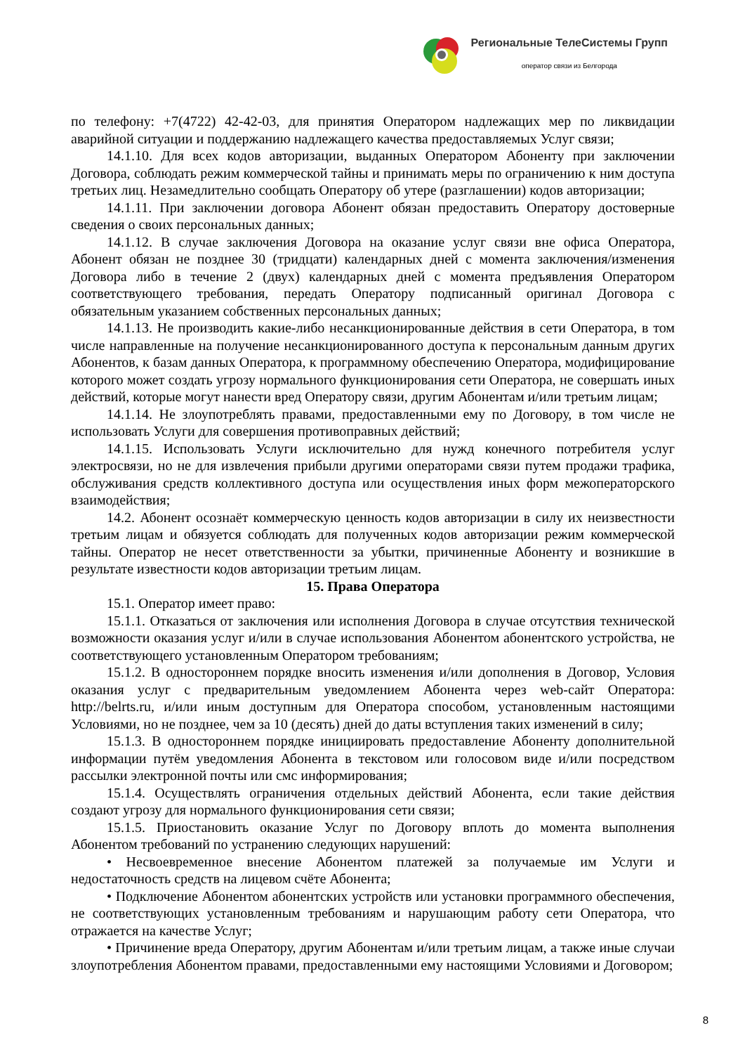Региональные ТелеСистемы Групп
оператор связи из Белгорода
по телефону: +7(4722) 42-42-03, для принятия Оператором надлежащих мер по ликвидации аварийной ситуации и поддержанию надлежащего качества предоставляемых Услуг связи;
14.1.10. Для всех кодов авторизации, выданных Оператором Абоненту при заключении Договора, соблюдать режим коммерческой тайны и принимать меры по ограничению к ним доступа третьих лиц. Незамедлительно сообщать Оператору об утере (разглашении) кодов авторизации;
14.1.11. При заключении договора Абонент обязан предоставить Оператору достоверные сведения о своих персональных данных;
14.1.12. В случае заключения Договора на оказание услуг связи вне офиса Оператора, Абонент обязан не позднее 30 (тридцати) календарных дней с момента заключения/изменения Договора либо в течение 2 (двух) календарных дней с момента предъявления Оператором соответствующего требования, передать Оператору подписанный оригинал Договора с обязательным указанием собственных персональных данных;
14.1.13. Не производить какие-либо несанкционированные действия в сети Оператора, в том числе направленные на получение несанкционированного доступа к персональным данным других Абонентов, к базам данных Оператора, к программному обеспечению Оператора, модифицирование которого может создать угрозу нормального функционирования сети Оператора, не совершать иных действий, которые могут нанести вред Оператору связи, другим Абонентам и/или третьим лицам;
14.1.14. Не злоупотреблять правами, предоставленными ему по Договору, в том числе не использовать Услуги для совершения противоправных действий;
14.1.15. Использовать Услуги исключительно для нужд конечного потребителя услуг электросвязи, но не для извлечения прибыли другими операторами связи путем продажи трафика, обслуживания средств коллективного доступа или осуществления иных форм межоператорского взаимодействия;
14.2. Абонент осознаёт коммерческую ценность кодов авторизации в силу их неизвестности третьим лицам и обязуется соблюдать для полученных кодов авторизации режим коммерческой тайны. Оператор не несет ответственности за убытки, причиненные Абоненту и возникшие в результате известности кодов авторизации третьим лицам.
15. Права Оператора
15.1. Оператор имеет право:
15.1.1. Отказаться от заключения или исполнения Договора в случае отсутствия технической возможности оказания услуг и/или в случае использования Абонентом абонентского устройства, не соответствующего установленным Оператором требованиям;
15.1.2. В одностороннем порядке вносить изменения и/или дополнения в Договор, Условия оказания услуг с предварительным уведомлением Абонента через web-сайт Оператора: http://belrts.ru, и/или иным доступным для Оператора способом, установленным настоящими Условиями, но не позднее, чем за 10 (десять) дней до даты вступления таких изменений в силу;
15.1.3. В одностороннем порядке инициировать предоставление Абоненту дополнительной информации путём уведомления Абонента в текстовом или голосовом виде и/или посредством рассылки электронной почты или смс информирования;
15.1.4. Осуществлять ограничения отдельных действий Абонента, если такие действия создают угрозу для нормального функционирования сети связи;
15.1.5. Приостановить оказание Услуг по Договору вплоть до момента выполнения Абонентом требований по устранению следующих нарушений:
• Несвоевременное внесение Абонентом платежей за получаемые им Услуги и недостаточность средств на лицевом счёте Абонента;
• Подключение Абонентом абонентских устройств или установки программного обеспечения, не соответствующих установленным требованиям и нарушающим работу сети Оператора, что отражается на качестве Услуг;
• Причинение вреда Оператору, другим Абонентам и/или третьим лицам, а также иные случаи злоупотребления Абонентом правами, предоставленными ему настоящими Условиями и Договором;
8